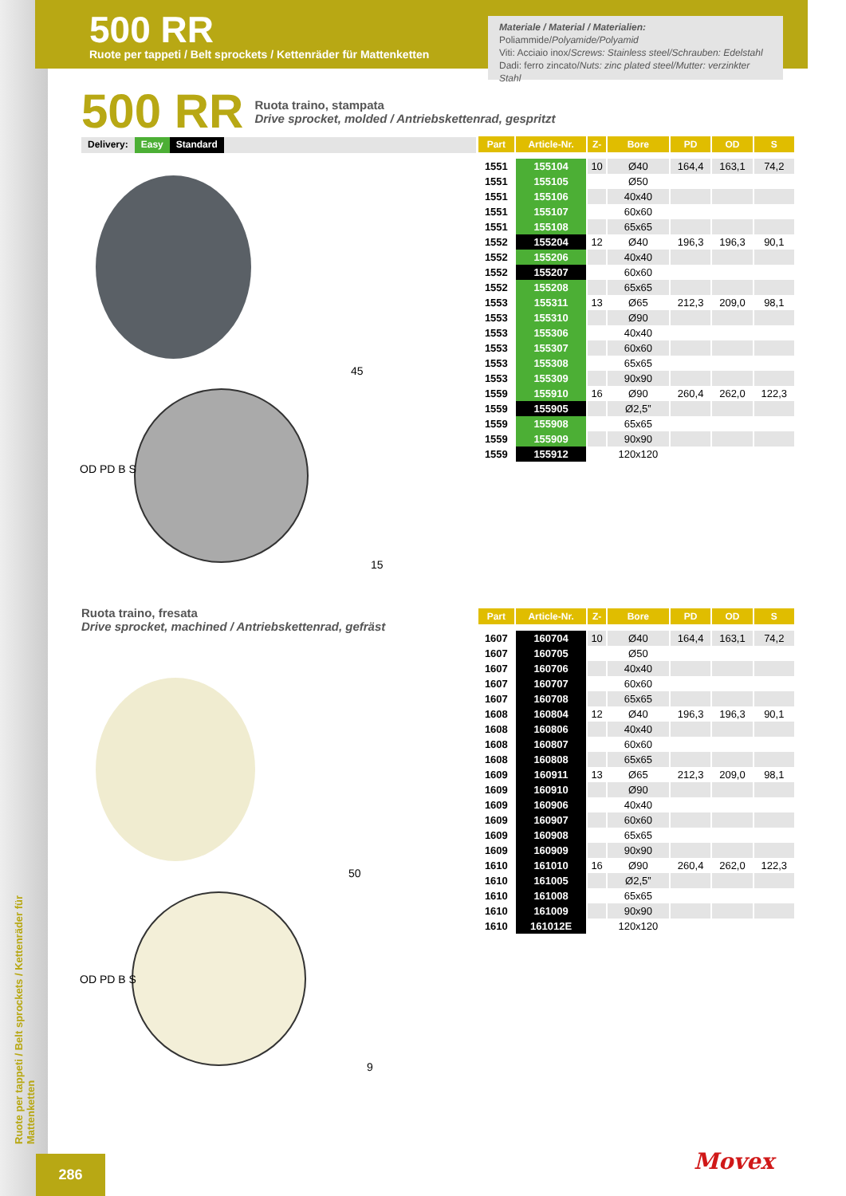500 RR
Ruote per tappeti / Belt sprockets / Kettenräder für Mattenketten
Materiale / Material / Materialien:
Poliammide/Polyamide/Polyamid
Viti: Acciaio inox/Screws: Stainless steel/Schrauben: Edelstahl
Dadi: ferro zincato/Nuts: zinc plated steel/Mutter: verzinkter Stahl
500 RR
Ruota traino, stampata
Drive sprocket, molded / Antriebskettenrad, gespritzt
Delivery: Easy Standard
OD PD B S
45
15
| Part | Article-Nr. | Z- | Bore | PD | OD | S |
| --- | --- | --- | --- | --- | --- | --- |
| 1551 | 155104 | 10 | Ø40 | 164,4 | 163,1 | 74,2 |
| 1551 | 155105 | | Ø50 | | | |
| 1551 | 155106 | | 40x40 | | | |
| 1551 | 155107 | | 60x60 | | | |
| 1551 | 155108 | | 65x65 | | | |
| 1552 | 155204 | 12 | Ø40 | 196,3 | 196,3 | 90,1 |
| 1552 | 155206 | | 40x40 | | | |
| 1552 | 155207 | | 60x60 | | | |
| 1552 | 155208 | | 65x65 | | | |
| 1553 | 155311 | 13 | Ø65 | 212,3 | 209,0 | 98,1 |
| 1553 | 155310 | | Ø90 | | | |
| 1553 | 155306 | | 40x40 | | | |
| 1553 | 155307 | | 60x60 | | | |
| 1553 | 155308 | | 65x65 | | | |
| 1553 | 155309 | | 90x90 | | | |
| 1559 | 155910 | 16 | Ø90 | 260,4 | 262,0 | 122,3 |
| 1559 | 155905 | | Ø2,5” | | | |
| 1559 | 155908 | | 65x65 | | | |
| 1559 | 155909 | | 90x90 | | | |
| 1559 | 155912 | | 120x120 | | | |
Ruota traino, fresata
Drive sprocket, machined / Antriebskettenrad, gefräst
OD PD B S
50
9
| Part | Article-Nr. | Z- | Bore | PD | OD | S |
| --- | --- | --- | --- | --- | --- | --- |
| 1607 | 160704 | 10 | Ø40 | 164,4 | 163,1 | 74,2 |
| 1607 | 160705 | | Ø50 | | | |
| 1607 | 160706 | | 40x40 | | | |
| 1607 | 160707 | | 60x60 | | | |
| 1607 | 160708 | | 65x65 | | | |
| 1608 | 160804 | 12 | Ø40 | 196,3 | 196,3 | 90,1 |
| 1608 | 160806 | | 40x40 | | | |
| 1608 | 160807 | | 60x60 | | | |
| 1608 | 160808 | | 65x65 | | | |
| 1609 | 160911 | 13 | Ø65 | 212,3 | 209,0 | 98,1 |
| 1609 | 160910 | | Ø90 | | | |
| 1609 | 160906 | | 40x40 | | | |
| 1609 | 160907 | | 60x60 | | | |
| 1609 | 160908 | | 65x65 | | | |
| 1609 | 160909 | | 90x90 | | | |
| 1610 | 161010 | 16 | Ø90 | 260,4 | 262,0 | 122,3 |
| 1610 | 161005 | | Ø2,5” | | | |
| 1610 | 161008 | | 65x65 | | | |
| 1610 | 161009 | | 90x90 | | | |
| 1610 | 161012E | | 120x120 | | | |
Ruote per tappeti / Belt sprockets / Kettenräder für Mattenketten
286 Movex